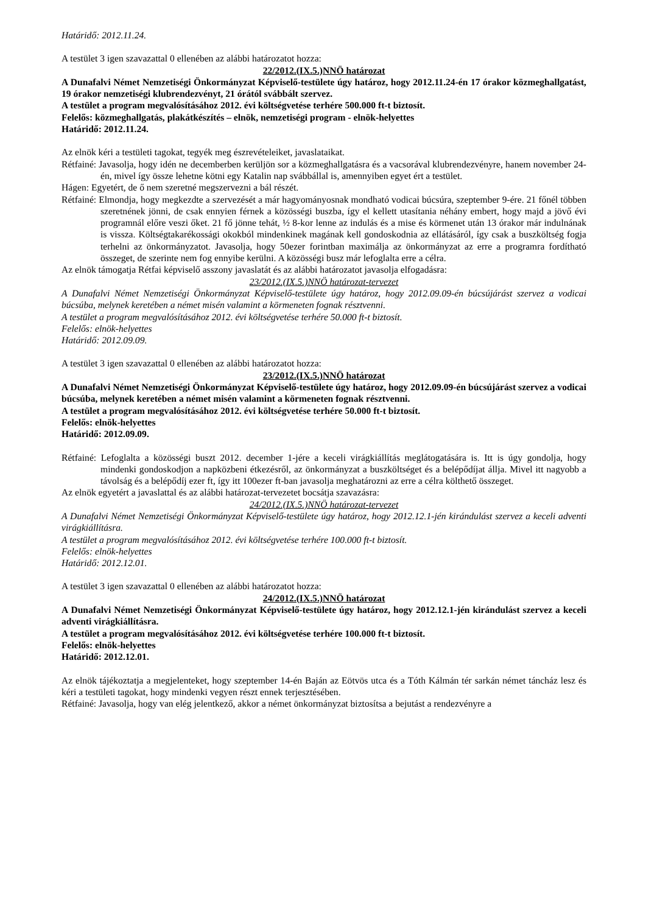Határidő: 2012.11.24.
A testület 3 igen szavazattal 0 ellenében az alábbi határozatot hozza:
22/2012.(IX.5.)NNÖ határozat
A Dunafalvi Német Nemzetiségi Önkormányzat Képviselő-testülete úgy határoz, hogy 2012.11.24-én 17 órakor közmeghallgatást, 19 órakor nemzetiségi klubrendezvényt, 21 órától svábbált szervez.
A testület a program megvalósításához 2012. évi költségvetése terhére 500.000 ft-t biztosít.
Felelős: közmeghallgatás, plakátkészítés – elnök, nemzetiségi program - elnök-helyettes
Határidő: 2012.11.24.
Az elnök kéri a testületi tagokat, tegyék meg észrevételeiket, javaslataikat.
Rétfainé: Javasolja, hogy idén ne decemberben kerüljön sor a közmeghallgatásra és a vacsorával klubrendezvényre, hanem november 24-én, mivel így össze lehetne kötni egy Katalin nap svábbállal is, amennyiben egyet ért a testület.
Hágen: Egyetért, de ő nem szeretné megszervezni a bál részét.
Rétfainé: Elmondja, hogy megkezdte a szervezését a már hagyományosnak mondható vodicai búcsúra, szeptember 9-ére. 21 főnél többen szeretnének jönni, de csak ennyien férnek a közösségi buszba, így el kellett utasítania néhány embert, hogy majd a jövő évi programnál előre veszi őket. 21 fő jönne tehát, ½ 8-kor lenne az indulás és a mise és körmenet után 13 órakor már indulnának is vissza. Költségtakarékossági okokból mindenkinek magának kell gondoskodnia az ellátásáról, így csak a buszköltség fogja terhelni az önkormányzatot. Javasolja, hogy 50ezer forintban maximálja az önkormányzat az erre a programra fordítható összeget, de szerinte nem fog ennyibe kerülni. A közösségi busz már lefoglalta erre a célra.
Az elnök támogatja Rétfai képviselő asszony javaslatát és az alábbi határozatot javasolja elfogadásra:
23/2012.(IX.5.)NNÖ határozat-tervezet
A Dunafalvi Német Nemzetiségi Önkormányzat Képviselő-testülete úgy határoz, hogy 2012.09.09-én búcsújárást szervez a vodicai búcsúba, melynek keretében a német misén valamint a körmeneten fognak résztvenni.
A testület a program megvalósításához 2012. évi költségvetése terhére 50.000 ft-t biztosít.
Felelős: elnök-helyettes
Határidő: 2012.09.09.
A testület 3 igen szavazattal 0 ellenében az alábbi határozatot hozza:
23/2012.(IX.5.)NNÖ határozat
A Dunafalvi Német Nemzetiségi Önkormányzat Képviselő-testülete úgy határoz, hogy 2012.09.09-én búcsújárást szervez a vodicai búcsúba, melynek keretében a német misén valamint a körmeneten fognak résztvenni.
A testület a program megvalósításához 2012. évi költségvetése terhére 50.000 ft-t biztosít.
Felelős: elnök-helyettes
Határidő: 2012.09.09.
Rétfainé: Lefoglalta a közösségi buszt 2012. december 1-jére a keceli virágkiállítás meglátogatására is. Itt is úgy gondolja, hogy mindenki gondoskodjon a napközbeni étkezésről, az önkormányzat a buszköltséget és a belépődíjat állja. Mivel itt nagyobb a távolság és a belépődíj ezer ft, így itt 100ezer ft-ban javasolja meghatározni az erre a célra költhető összeget.
Az elnök egyetért a javaslattal és az alábbi határozat-tervezetet bocsátja szavazásra:
24/2012.(IX.5.)NNÖ határozat-tervezet
A Dunafalvi Német Nemzetiségi Önkormányzat Képviselő-testülete úgy határoz, hogy 2012.12.1-jén kirándulást szervez a keceli adventi virágkiállításra.
A testület a program megvalósításához 2012. évi költségvetése terhére 100.000 ft-t biztosít.
Felelős: elnök-helyettes
Határidő: 2012.12.01.
A testület 3 igen szavazattal 0 ellenében az alábbi határozatot hozza:
24/2012.(IX.5.)NNÖ határozat
A Dunafalvi Német Nemzetiségi Önkormányzat Képviselő-testülete úgy határoz, hogy 2012.12.1-jén kirándulást szervez a keceli adventi virágkiállításra.
A testület a program megvalósításához 2012. évi költségvetése terhére 100.000 ft-t biztosít.
Felelős: elnök-helyettes
Határidő: 2012.12.01.
Az elnök tájékoztatja a megjelenteket, hogy szeptember 14-én Baján az Eötvös utca és a Tóth Kálmán tér sarkán német táncház lesz és kéri a testületi tagokat, hogy mindenki vegyen részt ennek terjesztésében.
Rétfainé: Javasolja, hogy van elég jelentkező, akkor a német önkormányzat biztosítsa a bejutást a rendezvényre a